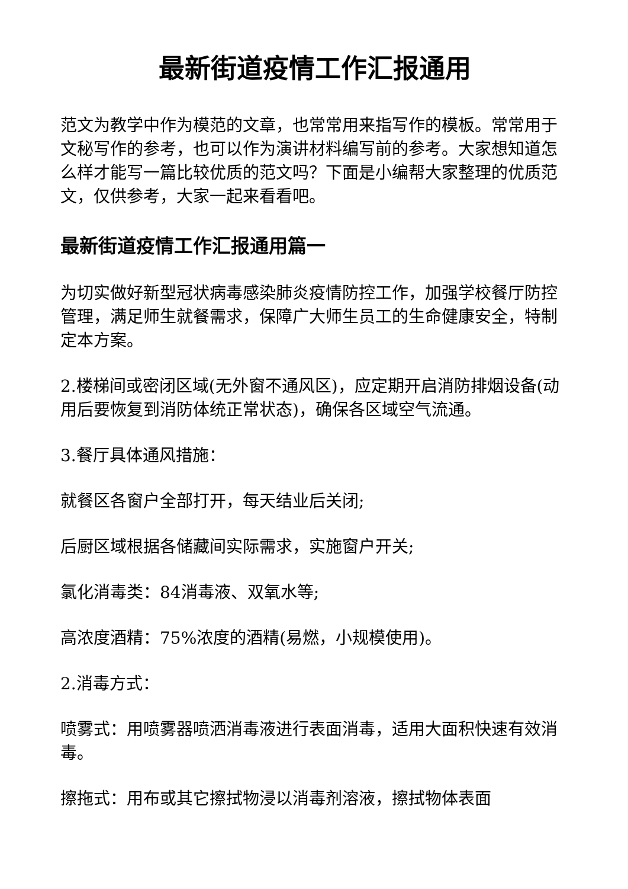最新街道疫情工作汇报通用
范文为教学中作为模范的文章，也常常用来指写作的模板。常常用于文秘写作的参考，也可以作为演讲材料编写前的参考。大家想知道怎么样才能写一篇比较优质的范文吗？下面是小编帮大家整理的优质范文，仅供参考，大家一起来看看吧。
最新街道疫情工作汇报通用篇一
为切实做好新型冠状病毒感染肺炎疫情防控工作，加强学校餐厅防控管理，满足师生就餐需求，保障广大师生员工的生命健康安全，特制定本方案。
2.楼梯间或密闭区域(无外窗不通风区)，应定期开启消防排烟设备(动用后要恢复到消防体统正常状态)，确保各区域空气流通。
3.餐厅具体通风措施：
就餐区各窗户全部打开，每天结业后关闭;
后厨区域根据各储藏间实际需求，实施窗户开关;
氯化消毒类：84消毒液、双氧水等;
高浓度酒精：75%浓度的酒精(易燃，小规模使用)。
2.消毒方式：
喷雾式：用喷雾器喷洒消毒液进行表面消毒，适用大面积快速有效消毒。
擦拖式：用布或其它擦拭物浸以消毒剂溶液，擦拭物体表面